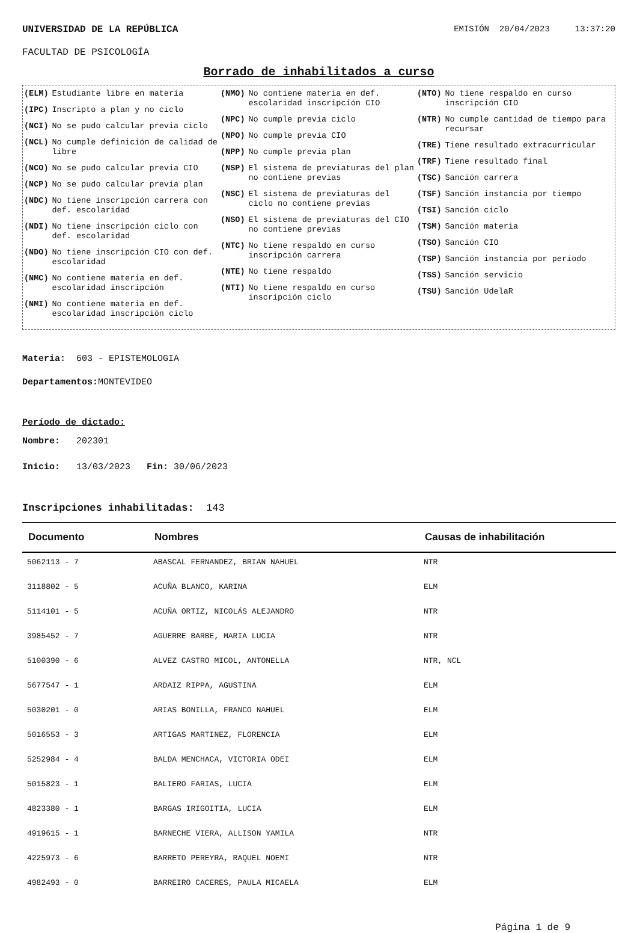UNIVERSIDAD DE LA REPÚBLICA EMISIÓN 20/04/2023 13:37:20
FACULTAD DE PSICOLOGÍA
Borrado de inhabilitados a curso
(ELM) Estudiante libre en materia
(IPC) Inscripto a plan y no ciclo
(NCI) No se pudo calcular previa ciclo
(NCL) No cumple definición de calidad de libre
(NCO) No se pudo calcular previa CIO
(NCP) No se pudo calcular previa plan
(NDC) No tiene inscripción carrera con def. escolaridad
(NDI) No tiene inscripción ciclo con def. escolaridad
(NDO) No tiene inscripción CIO con def. escolaridad
(NMC) No contiene materia en def. escolaridad inscripción
(NMI) No contiene materia en def. escolaridad inscripción ciclo
(NMO) No contiene materia en def. escolaridad inscripción CIO
(NPC) No cumple previa ciclo
(NPO) No cumple previa CIO
(NPP) No cumple previa plan
(NSP) El sistema de previaturas del plan no contiene previas
(NSC) El sistema de previaturas del ciclo no contiene previas
(NSO) El sistema de previaturas del CIO no contiene previas
(NTC) No tiene respaldo en curso inscripción carrera
(NTE) No tiene respaldo
(NTI) No tiene respaldo en curso inscripción ciclo
(NTO) No tiene respaldo en curso inscripción CIO
(NTR) No cumple cantidad de tiempo para recursar
(TRE) Tiene resultado extracurricular
(TRF) Tiene resultado final
(TSC) Sanción carrera
(TSF) Sanción instancia por tiempo
(TSI) Sanción ciclo
(TSM) Sanción materia
(TSO) Sanción CIO
(TSP) Sanción instancia por período
(TSS) Sanción servicio
(TSU) Sanción UdelaR
Materia: 603 - EPISTEMOLOGIA
Departamentos: MONTEVIDEO
Período de dictado:
Nombre: 202301
Inicio: 13/03/2023 Fin: 30/06/2023
Inscripciones inhabilitadas: 143
| Documento | Nombres | Causas de inhabilitación |
| --- | --- | --- |
| 5062113 - 7 | ABASCAL FERNANDEZ, BRIAN NAHUEL | NTR |
| 3118802 - 5 | ACUÑA BLANCO, KARINA | ELM |
| 5114101 - 5 | ACUÑA ORTIZ, NICOLÁS ALEJANDRO | NTR |
| 3985452 - 7 | AGUERRE BARBE, MARIA LUCIA | NTR |
| 5100390 - 6 | ALVEZ CASTRO MICOL, ANTONELLA | NTR, NCL |
| 5677547 - 1 | ARDAIZ RIPPA, AGUSTINA | ELM |
| 5030201 - 0 | ARIAS BONILLA, FRANCO NAHUEL | ELM |
| 5016553 - 3 | ARTIGAS MARTINEZ, FLORENCIA | ELM |
| 5252984 - 4 | BALDA MENCHACA, VICTORIA ODEI | ELM |
| 5015823 - 1 | BALIERO FARIAS, LUCIA | ELM |
| 4823380 - 1 | BARGAS IRIGOITIA, LUCIA | ELM |
| 4919615 - 1 | BARNECHE VIERA, ALLISON YAMILA | NTR |
| 4225973 - 6 | BARRETO PEREYRA, RAQUEL NOEMI | NTR |
| 4982493 - 0 | BARREIRO CACERES, PAULA MICAELA | ELM |
Página 1 de 9